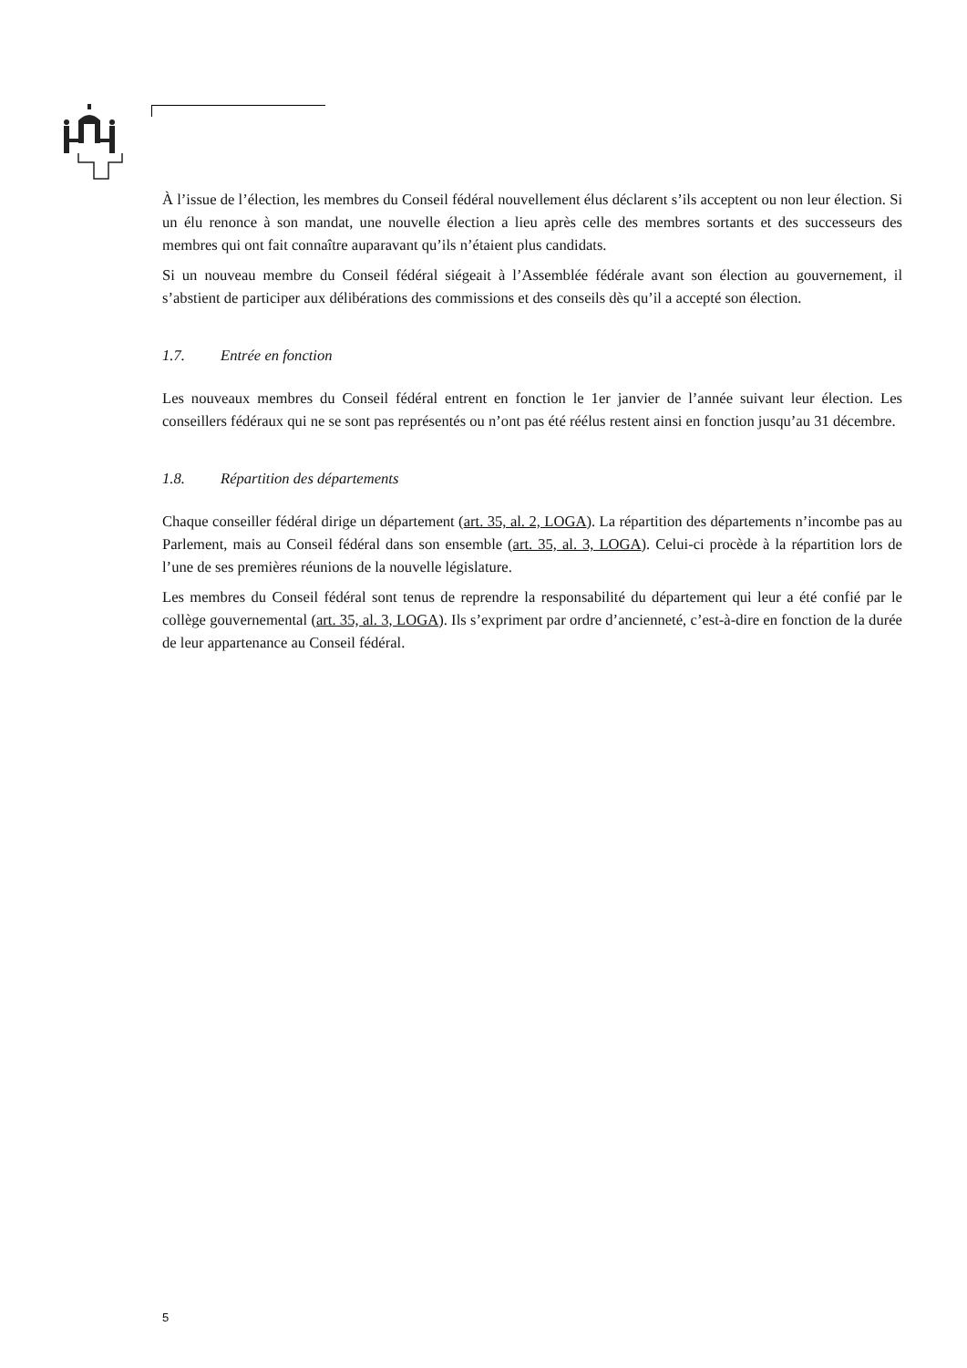À l’issue de l’élection, les membres du Conseil fédéral nouvellement élus déclarent s’ils acceptent ou non leur élection. Si un élu renonce à son mandat, une nouvelle élection a lieu après celle des membres sortants et des successeurs des membres qui ont fait connaître auparavant qu’ils n’étaient plus candidats.
Si un nouveau membre du Conseil fédéral siégeait à l’Assemblée fédérale avant son élection au gouvernement, il s’abstient de participer aux délibérations des commissions et des conseils dès qu’il a accepté son élection.
1.7. Entrée en fonction
Les nouveaux membres du Conseil fédéral entrent en fonction le 1er janvier de l’année suivant leur élection. Les conseillers fédéraux qui ne se sont pas représentés ou n’ont pas été réélus restent ainsi en fonction jusqu’au 31 décembre.
1.8. Répartition des départements
Chaque conseiller fédéral dirige un département (art. 35, al. 2, LOGA). La répartition des départements n’incombe pas au Parlement, mais au Conseil fédéral dans son ensemble (art. 35, al. 3, LOGA). Celui-ci procède à la répartition lors de l’une de ses premières réunions de la nouvelle législature.
Les membres du Conseil fédéral sont tenus de reprendre la responsabilité du département qui leur a été confié par le collège gouvernemental (art. 35, al. 3, LOGA). Ils s’expriment par ordre d’ancienneté, c’est-à-dire en fonction de la durée de leur appartenance au Conseil fédéral.
5